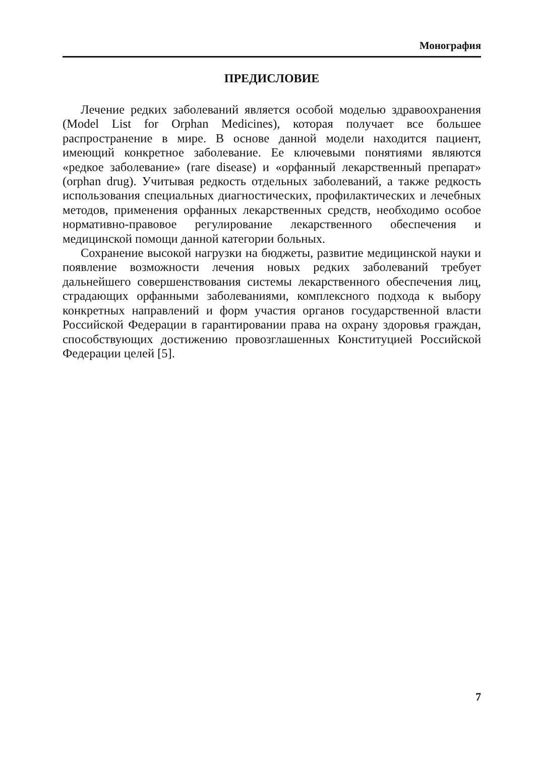Монография
ПРЕДИСЛОВИЕ
Лечение редких заболеваний является особой моделью здравоохранения (Model List for Orphan Medicines), которая получает все большее распространение в мире. В основе данной модели находится пациент, имеющий конкретное заболевание. Ее ключевыми понятиями являются «редкое заболевание» (rare disease) и «орфанный лекарственный препарат» (orphan drug). Учитывая редкость отдельных заболеваний, а также редкость использования специальных диагностических, профилактических и лечебных методов, применения орфанных лекарственных средств, необходимо особое нормативно-правовое регулирование лекарственного обеспечения и медицинской помощи данной категории больных.
Сохранение высокой нагрузки на бюджеты, развитие медицинской науки и появление возможности лечения новых редких заболеваний требует дальнейшего совершенствования системы лекарственного обеспечения лиц, страдающих орфанными заболеваниями, комплексного подхода к выбору конкретных направлений и форм участия органов государственной власти Российской Федерации в гарантировании права на охрану здоровья граждан, способствующих достижению провозглашенных Конституцией Российской Федерации целей [5].
7